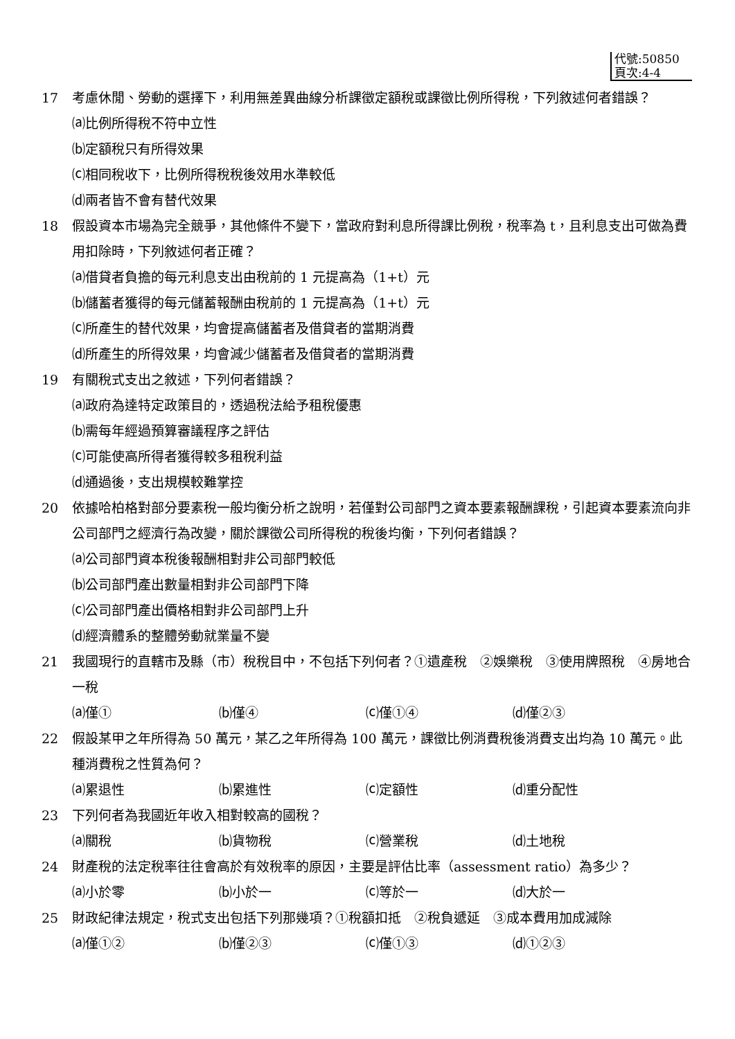代號:50850
頁次:4-4
17 考慮休閒、勞動的選擇下，利用無差異曲線分析課徵定額稅或課徵比例所得稅，下列敘述何者錯誤？
⒜比例所得稅不符中立性
⒝定額稅只有所得效果
⒞相同稅收下，比例所得稅稅後效用水準較低
⒟兩者皆不會有替代效果
18 假設資本市場為完全競爭，其他條件不變下，當政府對利息所得課比例稅，稅率為 t，且利息支出可做為費用扣除時，下列敘述何者正確？
⒜借貸者負擔的每元利息支出由稅前的 1 元提高為（1+t）元
⒝儲蓄者獲得的每元儲蓄報酬由稅前的 1 元提高為（1+t）元
⒞所產生的替代效果，均會提高儲蓄者及借貸者的當期消費
⒟所產生的所得效果，均會減少儲蓄者及借貸者的當期消費
19 有關稅式支出之敘述，下列何者錯誤？
⒜政府為達特定政策目的，透過稅法給予租稅優惠
⒝需每年經過預算審議程序之評估
⒞可能使高所得者獲得較多租稅利益
⒟通過後，支出規模較難掌控
20 依據哈柏格對部分要素稅一般均衡分析之說明，若僅對公司部門之資本要素報酬課稅，引起資本要素流向非公司部門之經濟行為改變，關於課徵公司所得稅的稅後均衡，下列何者錯誤？
⒜公司部門資本稅後報酬相對非公司部門較低
⒝公司部門產出數量相對非公司部門下降
⒞公司部門產出價格相對非公司部門上升
⒟經濟體系的整體勞動就業量不變
21 我國現行的直轄市及縣（市）稅稅目中，不包括下列何者？①遺產稅　②娛樂稅　③使用牌照稅　④房地合一稅
⒜僅① ⒝僅④ ⒞僅①④ ⒟僅②③
22 假設某甲之年所得為 50 萬元，某乙之年所得為 100 萬元，課徵比例消費稅後消費支出均為 10 萬元。此種消費稅之性質為何？
⒜累退性 ⒝累進性 ⒞定額性 ⒟重分配性
23 下列何者為我國近年收入相對較高的國稅？
⒜關稅 ⒝貨物稅 ⒞營業稅 ⒟土地稅
24 財產稅的法定稅率往往會高於有效稅率的原因，主要是評估比率（assessment ratio）為多少？
⒜小於零 ⒝小於一 ⒞等於一 ⒟大於一
25 財政紀律法規定，稅式支出包括下列那幾項？①稅額扣抵　②稅負遞延　③成本費用加成減除
⒜僅①② ⒝僅②③ ⒞僅①③ ⒟①②③